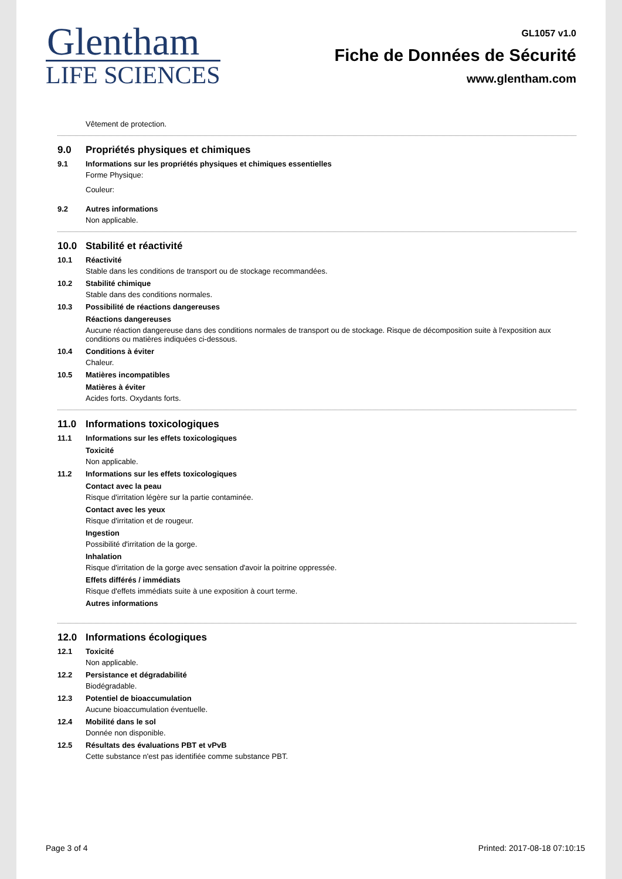Glentham
LIFE SCIENCES
GL1057 v1.0
Fiche de Données de Sécurité
www.glentham.com
Vêtement de protection.
9.0 Propriétés physiques et chimiques
9.1 Informations sur les propriétés physiques et chimiques essentielles
Forme Physique:
Couleur:
9.2 Autres informations
Non applicable.
10.0 Stabilité et réactivité
10.1 Réactivité
Stable dans les conditions de transport ou de stockage recommandées.
10.2 Stabilité chimique
Stable dans des conditions normales.
10.3 Possibilité de réactions dangereuses
Réactions dangereuses
Aucune réaction dangereuse dans des conditions normales de transport ou de stockage. Risque de décomposition suite à l'exposition aux conditions ou matières indiquées ci-dessous.
10.4 Conditions à éviter
Chaleur.
10.5 Matières incompatibles
Matières à éviter
Acides forts. Oxydants forts.
11.0 Informations toxicologiques
11.1 Informations sur les effets toxicologiques
Toxicité
Non applicable.
11.2 Informations sur les effets toxicologiques
Contact avec la peau
Risque d'irritation légère sur la partie contaminée.
Contact avec les yeux
Risque d'irritation et de rougeur.
Ingestion
Possibilité d'irritation de la gorge.
Inhalation
Risque d'irritation de la gorge avec sensation d'avoir la poitrine oppressée.
Effets différés / immédiats
Risque d'effets immédiats suite à une exposition à court terme.
Autres informations
12.0 Informations écologiques
12.1 Toxicité
Non applicable.
12.2 Persistance et dégradabilité
Biodégradable.
12.3 Potentiel de bioaccumulation
Aucune bioaccumulation éventuelle.
12.4 Mobilité dans le sol
Donnée non disponible.
12.5 Résultats des évaluations PBT et vPvB
Cette substance n'est pas identifiée comme substance PBT.
Page 3 of 4 Printed: 2017-08-18 07:10:15